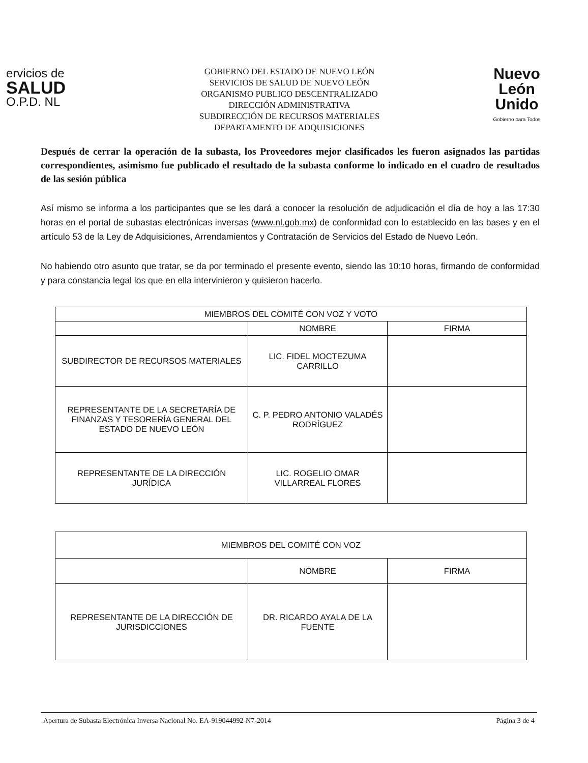ervicios de
SALUD
O.P.D. NL
GOBIERNO DEL ESTADO DE NUEVO LEÓN
SERVICIOS DE SALUD DE NUEVO LEÓN
ORGANISMO PUBLICO DESCENTRALIZADO
DIRECCIÓN ADMINISTRATIVA
SUBDIRECCIÓN DE RECURSOS MATERIALES
DEPARTAMENTO DE ADQUISICIONES
Nuevo
León
Unido
Gobierno para Todos
Después de cerrar la operación de la subasta, los Proveedores mejor clasificados les fueron asignados las partidas correspondientes, asimismo fue publicado el resultado de la subasta conforme lo indicado en el cuadro de resultados de las sesión pública
Así mismo se informa a los participantes que se les dará a conocer la resolución de adjudicación el día de hoy a las 17:30 horas en el portal de subastas electrónicas inversas (www.nl.gob.mx) de conformidad con lo establecido en las bases y en el artículo 53 de la Ley de Adquisiciones, Arrendamientos y Contratación de Servicios del Estado de Nuevo León.
No habiendo otro asunto que tratar, se da por terminado el presente evento, siendo las 10:10 horas, firmando de conformidad y para constancia legal los que en ella intervinieron y quisieron hacerlo.
| MIEMBROS DEL COMITÉ CON VOZ Y VOTO | | |
| --- | --- | --- |
| | NOMBRE | FIRMA |
| SUBDIRECTOR DE RECURSOS MATERIALES | LIC. FIDEL MOCTEZUMA CARRILLO | |
| REPRESENTANTE DE LA SECRETARÍA DE FINANZAS Y TESORERÍA GENERAL DEL ESTADO DE NUEVO LEÓN | C. P. PEDRO ANTONIO VALADÉS RODRÍGUEZ | |
| REPRESENTANTE DE LA DIRECCIÓN JURÍDICA | LIC. ROGELIO OMAR VILLARREAL FLORES | |
| MIEMBROS DEL COMITÉ CON VOZ | | |
| --- | --- | --- |
| | NOMBRE | FIRMA |
| REPRESENTANTE DE LA DIRECCIÓN DE JURISDICCIONES | DR. RICARDO AYALA DE LA FUENTE | |
Apertura de Subasta Electrónica Inversa Nacional No. EA-919044992-N7-2014 Página 3 de 4